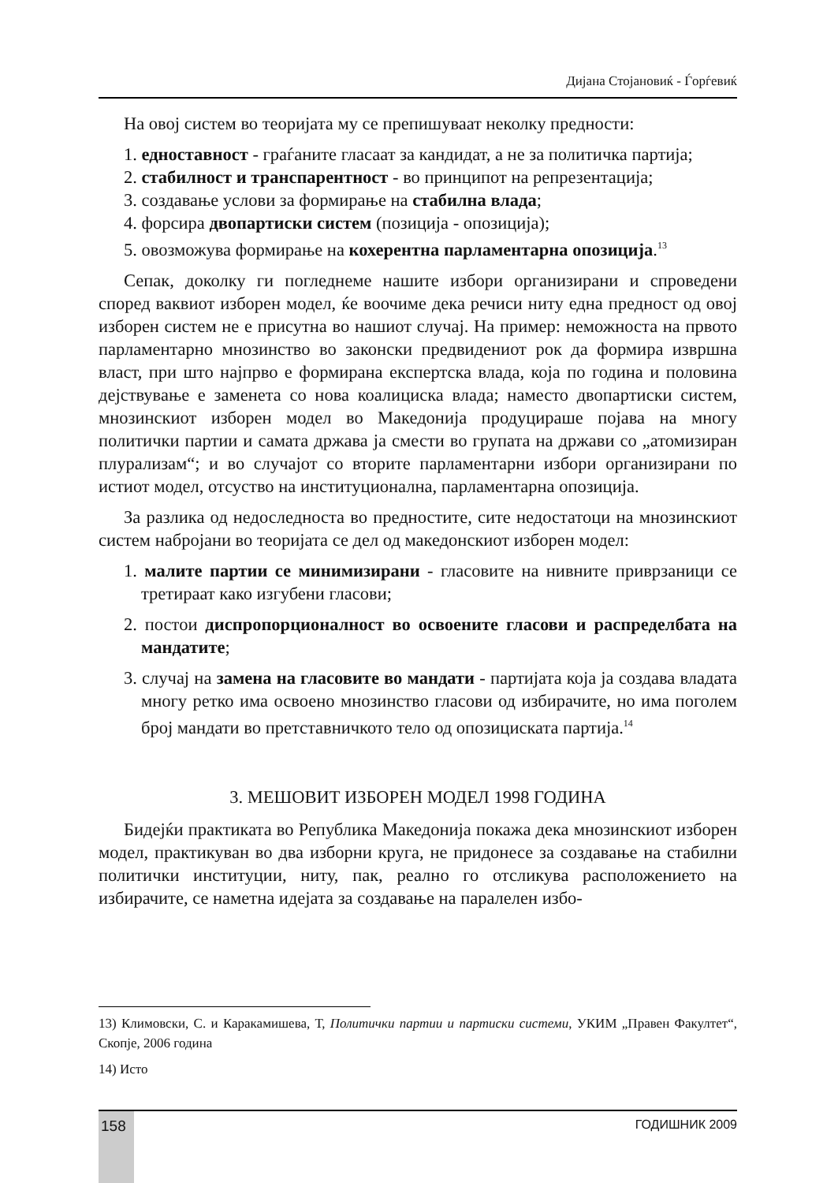Дијана Стојановиќ - Ѓорѓевиќ
На овој систем во теоријата му се препишуваат неколку предности:
1. едноставност - граѓаните гласаат за кандидат, а не за политичка партија;
2. стабилност и транспарентност - во принципот на репрезентација;
3. создавање услови за формирање на стабилна влада;
4. форсира двопартиски систем (позиција - опозиција);
5. овозможува формирање на кохерентна парламентарна опозиција.<sup>13</sup>
Сепак, доколку ги погледнеме нашите избори организирани и спроведени според ваквиот изборен модел, ќе воочиме дека речиси ниту една предност од овој изборен систем не е присутна во нашиот случај. На пример: неможноста на првото парламентарно мнозинство во законски предвидениот рок да формира извршна власт, при што најпрво е формирана експертска влада, која по година и половина дејствување е заменета со нова коалициска влада; наместо двопартиски систем, мнозинскиот изборен модел во Македонија продуцираше појава на многу политички партии и самата држава ја смести во групата на држави со „атомизиран плурализам“; и во случајот со вторите парламентарни избори организирани по истиот модел, отсуство на институционална, парламентарна опозиција.
За разлика од недоследноста во предностите, сите недостатоци на мнозинскиот систем набројани во теоријата се дел од македонскиот изборен модел:
1. малите партии се минимизирани - гласовите на нивните приврзаници се третираат како изгубени гласови;
2. постои диспропорционалност во освоените гласови и распределбата на мандатите;
3. случај на замена на гласовите во мандати - партијата која ја создава владата многу ретко има освоено мнозинство гласови од избирачите, но има поголем број мандати во претставничкото тело од опозициската партија.<sup>14</sup>
3. МЕШОВИТ ИЗБОРЕН МОДЕЛ 1998 ГОДИНА
Бидејќи практиката во Република Македонија покажа дека мнозинскиот изборен модел, практикуван во два изборни круга, не придонесе за создавање на стабилни политички институции, ниту, пак, реално го отсликува расположението на избирачите, се наметна идејата за создавање на паралелен избо-
13) Климовски, С. и Каракамишева, Т, Политички партии и партиски системи, УКИМ „Правен Факултет“, Скопје, 2006 година
14) Исто
158 ГОДИШНИК 2009